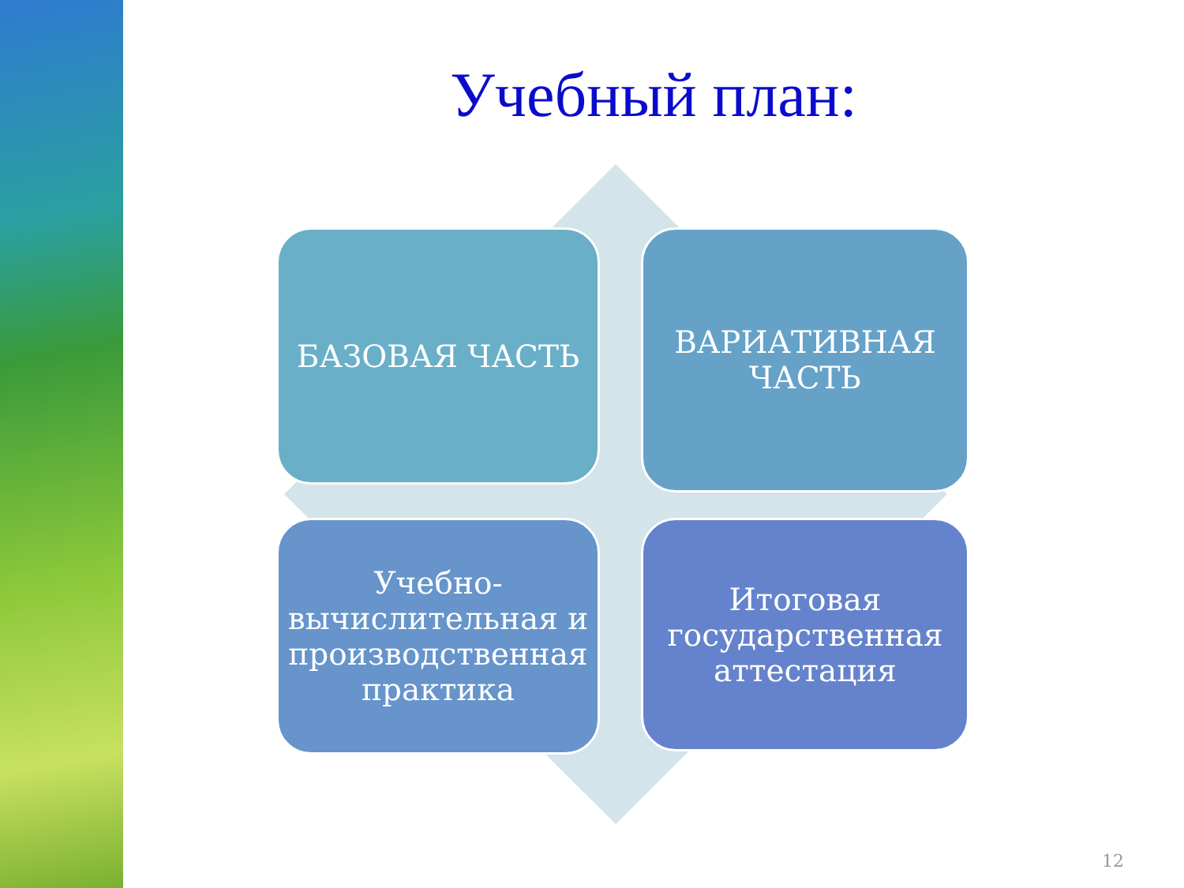Учебный план:
БАЗОВАЯ ЧАСТЬ
ВАРИАТИВНАЯ ЧАСТЬ
Учебно-вычислительная и производственная практика
Итоговая государственная аттестация
12